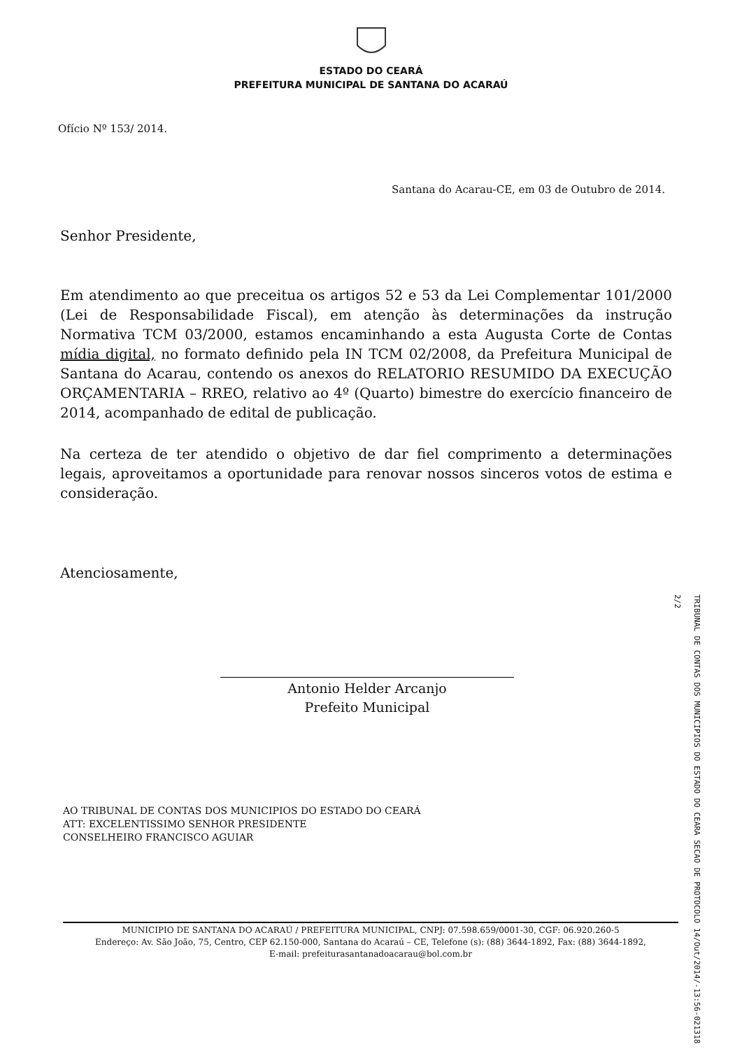ESTADO DO CEARÁ
PREFEITURA MUNICIPAL DE SANTANA DO ACARAÚ
Ofício Nº 153/ 2014.
Santana do Acarau-CE, em 03 de Outubro de 2014.
Senhor Presidente,
Em atendimento ao que preceitua os artigos 52 e 53 da Lei Complementar 101/2000 (Lei de Responsabilidade Fiscal), em atenção às determinações da instrução Normativa TCM 03/2000, estamos encaminhando a esta Augusta Corte de Contas mídia digital, no formato definido pela IN TCM 02/2008, da Prefeitura Municipal de Santana do Acarau, contendo os anexos do RELATORIO RESUMIDO DA EXECUÇÃO ORÇAMENTARIA – RREO, relativo ao 4º (Quarto) bimestre do exercício financeiro de 2014, acompanhado de edital de publicação.
Na certeza de ter atendido o objetivo de dar fiel comprimento a determinações legais, aproveitamos a oportunidade para renovar nossos sinceros votos de estima e consideração.
Atenciosamente,
Antonio Helder Arcanjo
Prefeito Municipal
AO TRIBUNAL DE CONTAS DOS MUNICIPIOS DO ESTADO DO CEARÁ
ATT: EXCELENTISSIMO SENHOR PRESIDENTE
CONSELHEIRO FRANCISCO AGUIAR
TRIBUNAL DE CONTAS DOS MUNICIPIOS DO ESTADO DO CEARA SECAO DE PROTOCOLO 14/Out/2014/-13:56-021318 2/2
MUNICIPIO DE SANTANA DO ACARAÚ / PREFEITURA MUNICIPAL, CNPJ: 07.598.659/0001-30, CGF: 06.920.260-5
Endereço: Av. São João, 75, Centro, CEP 62.150-000, Santana do Acaraú – CE, Telefone (s): (88) 3644-1892, Fax: (88) 3644-1892,
E-mail: prefeiturasantanadoacarau@bol.com.br